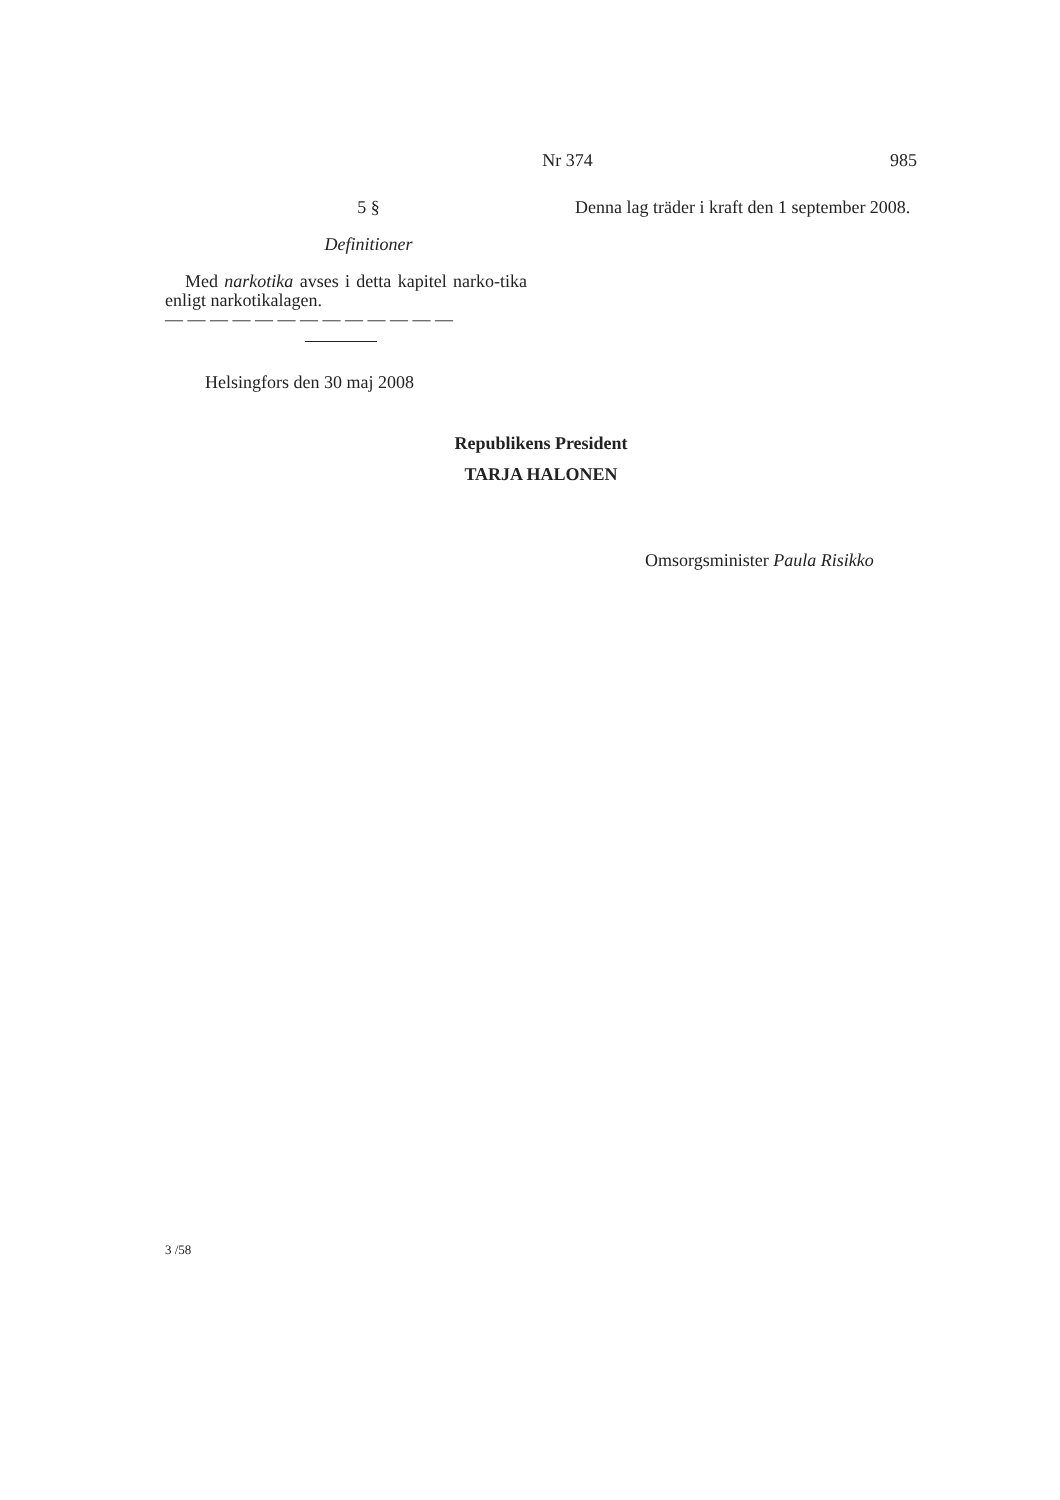Nr 374 985
5 §
Definitioner
Med narkotika avses i detta kapitel narko-tika enligt narkotikalagen.
— — — — — — — — — — — — —
Denna lag träder i kraft den 1 september 2008.
Helsingfors den 30 maj 2008
Republikens President
TARJA HALONEN
Omsorgsminister Paula Risikko
3 /58